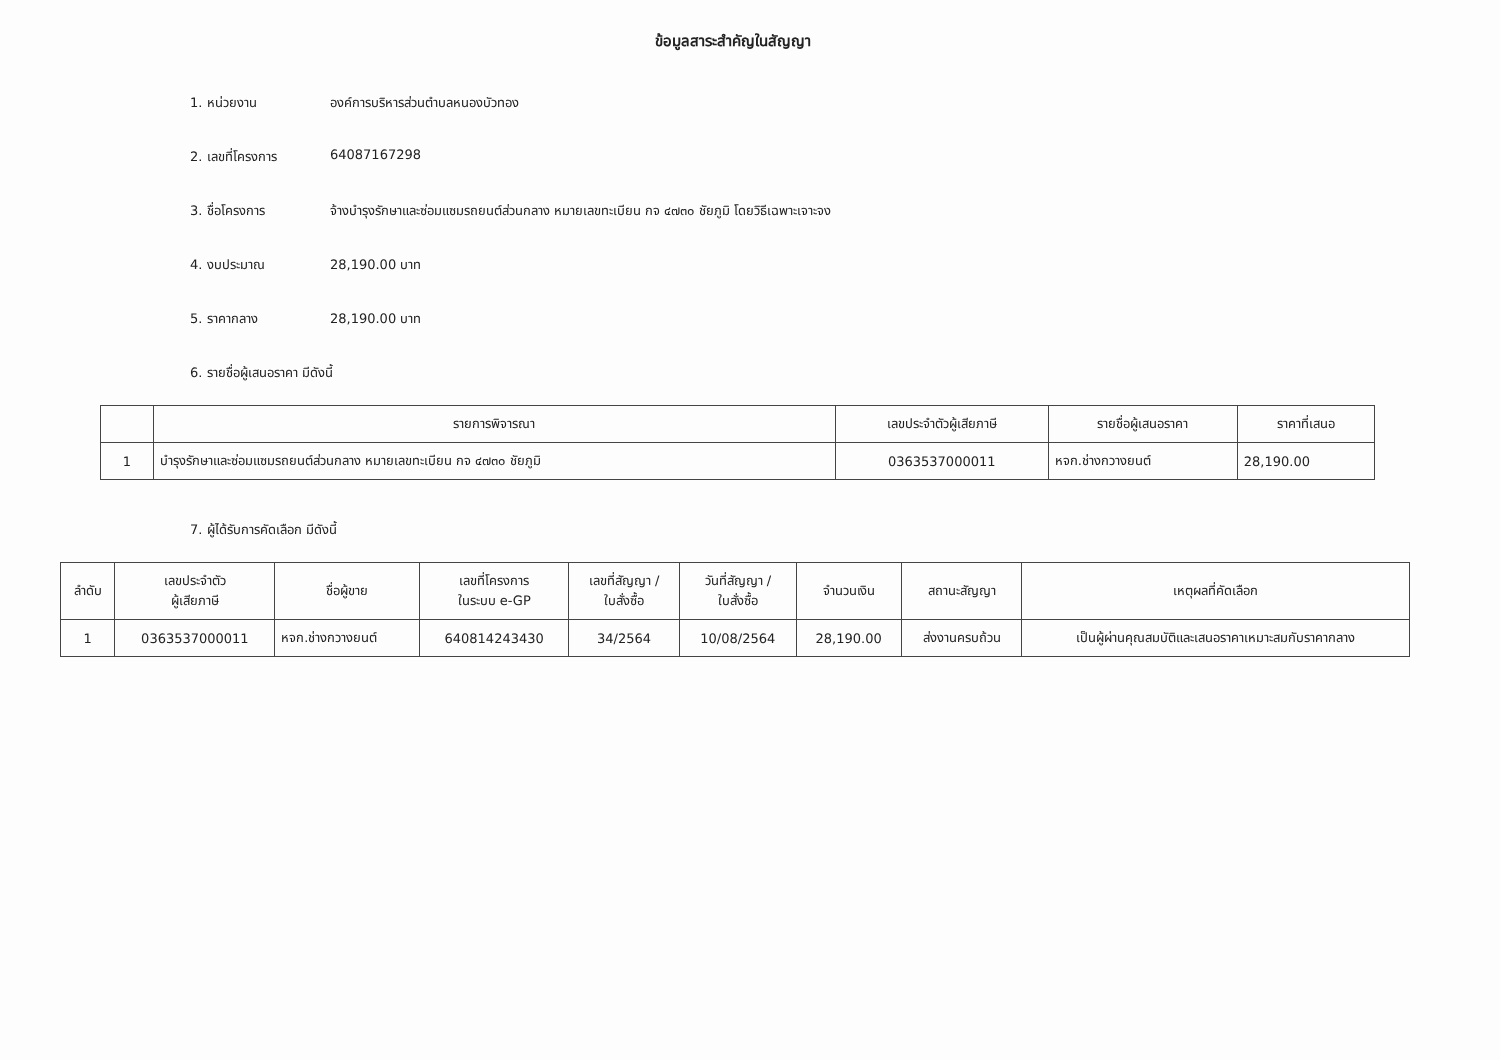ข้อมูลสาระสำคัญในสัญญา
1. หน่วยงาน องค์การบริหารส่วนตำบลหนองบัวทอง
2. เลขที่โครงการ 64087167298
3. ชื่อโครงการ จ้างบำรุงรักษาและซ่อมแซมรถยนต์ส่วนกลาง หมายเลขทะเบียน กจ ๔๗๓๐ ชัยภูมิ โดยวิธีเฉพาะเจาะจง
4. งบประมาณ 28,190.00 บาท
5. ราคากลาง 28,190.00 บาท
6. รายชื่อผู้เสนอราคา มีดังนี้
| | รายการพิจารณา | เลขประจำตัวผู้เสียภาษี | รายชื่อผู้เสนอราคา | ราคาที่เสนอ |
| --- | --- | --- | --- | --- |
| 1 | บำรุงรักษาและซ่อมแซมรถยนต์ส่วนกลาง หมายเลขทะเบียน กจ ๔๗๓๐ ชัยภูมิ | 0363537000011 | หจก.ช่างกวางยนต์ | 28,190.00 |
7. ผู้ได้รับการคัดเลือก มีดังนี้
| ลำดับ | เลขประจำตัว ผู้เสียภาษี | ชื่อผู้ขาย | เลขที่โครงการ ในระบบ e-GP | เลขที่สัญญา / ใบสั่งซื้อ | วันที่สัญญา / ใบสั่งซื้อ | จำนวนเงิน | สถานะสัญญา | เหตุผลที่คัดเลือก |
| --- | --- | --- | --- | --- | --- | --- | --- | --- |
| 1 | 0363537000011 | หจก.ช่างกวางยนต์ | 640814243430 | 34/2564 | 10/08/2564 | 28,190.00 | ส่งงานครบถ้วน | เป็นผู้ผ่านคุณสมบัติและเสนอราคาเหมาะสมกับราคากลาง |